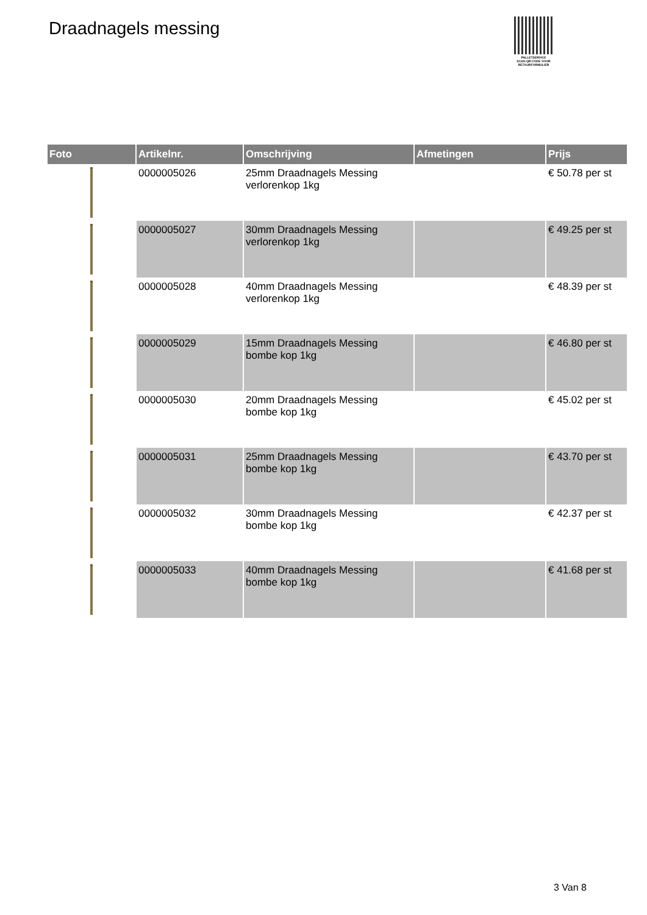Draadnagels messing
PALLETSERVICE
SCAN QR-CODE VOOR RETOURFORMULIER
| Foto | Artikelnr. | Omschrijving | Afmetingen | Prijs |
| --- | --- | --- | --- | --- |
| | 0000005026 | 25mm Draadnagels Messing verlorenkop 1kg | | € 50.78 per st |
| | 0000005027 | 30mm Draadnagels Messing verlorenkop 1kg | | € 49.25 per st |
| | 0000005028 | 40mm Draadnagels Messing verlorenkop 1kg | | € 48.39 per st |
| | 0000005029 | 15mm Draadnagels Messing bombe kop 1kg | | € 46.80 per st |
| | 0000005030 | 20mm Draadnagels Messing bombe kop 1kg | | € 45.02 per st |
| | 0000005031 | 25mm Draadnagels Messing bombe kop 1kg | | € 43.70 per st |
| | 0000005032 | 30mm Draadnagels Messing bombe kop 1kg | | € 42.37 per st |
| | 0000005033 | 40mm Draadnagels Messing bombe kop 1kg | | € 41.68 per st |
3 Van 8